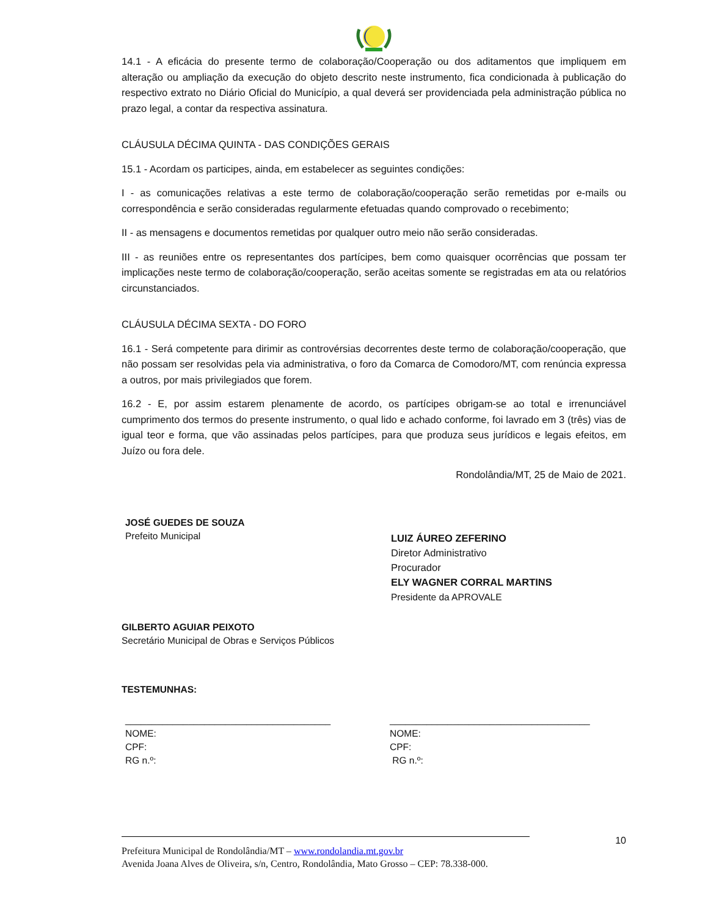14.1 - A eficácia do presente termo de colaboração/Cooperação ou dos aditamentos que impliquem em alteração ou ampliação da execução do objeto descrito neste instrumento, fica condicionada à publicação do respectivo extrato no Diário Oficial do Município, a qual deverá ser providenciada pela administração pública no prazo legal, a contar da respectiva assinatura.
CLÁUSULA DÉCIMA QUINTA - DAS CONDIÇÕES GERAIS
15.1 - Acordam os participes, ainda, em estabelecer as seguintes condições:
I - as comunicações relativas a este termo de colaboração/cooperação serão remetidas por e-mails ou correspondência e serão consideradas regularmente efetuadas quando comprovado o recebimento;
II - as mensagens e documentos remetidas por qualquer outro meio não serão consideradas.
III - as reuniões entre os representantes dos partícipes, bem como quaisquer ocorrências que possam ter implicações neste termo de colaboração/cooperação, serão aceitas somente se registradas em ata ou relatórios circunstanciados.
CLÁUSULA DÉCIMA SEXTA - DO FORO
16.1 - Será competente para dirimir as controvérsias decorrentes deste termo de colaboração/cooperação, que não possam ser resolvidas pela via administrativa, o foro da Comarca de Comodoro/MT, com renúncia expressa a outros, por mais privilegiados que forem.
16.2 - E, por assim estarem plenamente de acordo, os partícipes obrigam-se ao total e irrenunciável cumprimento dos termos do presente instrumento, o qual lido e achado conforme, foi lavrado em 3 (três) vias de igual teor e forma, que vão assinadas pelos partícipes, para que produza seus jurídicos e legais efeitos, em Juízo ou fora dele.
Rondolândia/MT, 25 de Maio de 2021.
JOSÉ GUEDES DE SOUZA
Prefeito Municipal
LUIZ ÁUREO ZEFERINO
Diretor Administrativo
Procurador
ELY WAGNER CORRAL MARTINS
Presidente da APROVALE
GILBERTO AGUIAR PEIXOTO
Secretário Municipal de Obras e Serviços Públicos
TESTEMUNHAS:
_______________________________________
NOME:
CPF:
RG n.º:
______________________________________
NOME:
CPF:
RG n.º:
10
Prefeitura Municipal de Rondolândia/MT – www.rondolandia.mt.gov.br
Avenida Joana Alves de Oliveira, s/n, Centro, Rondolândia, Mato Grosso – CEP: 78.338-000.